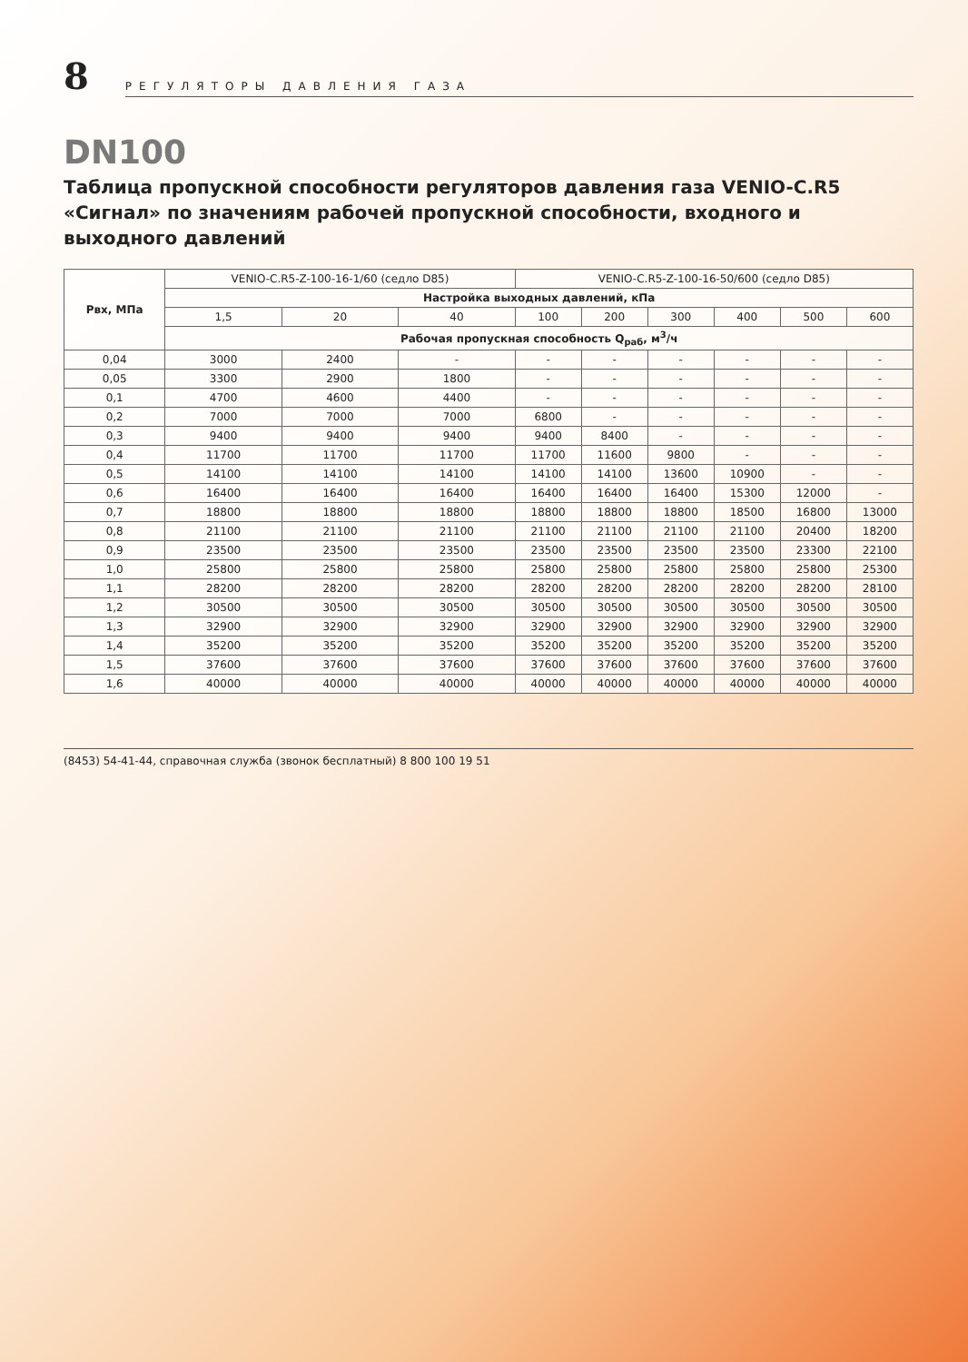8
РЕГУЛЯТОРЫ ДАВЛЕНИЯ ГАЗА
DN100
Таблица пропускной способности регуляторов давления газа VENIO-C.R5 «Сигнал» по значениям рабочей пропускной способности, входного и выходного давлений
| Рвх, МПа | VENIO-C.R5-Z-100-16-1/60 (седло D85) | | | VENIO-C.R5-Z-100-16-50/600 (седло D85) | | | | | |
| --- | --- | --- | --- | --- | --- | --- | --- | --- | --- |
| | Настройка выходных давлений, кПа | | | | | | | | |
| | 1,5 | 20 | 40 | 100 | 200 | 300 | 400 | 500 | 600 |
| | Рабочая пропускная способность Q<sub>раб</sub>, м<sup>3</sup>/ч | | | | | | | | |
| 0,04 | 3000 | 2400 | - | - | - | - | - | - | - |
| 0,05 | 3300 | 2900 | 1800 | - | - | - | - | - | - |
| 0,1 | 4700 | 4600 | 4400 | - | - | - | - | - | - |
| 0,2 | 7000 | 7000 | 7000 | 6800 | - | - | - | - | - |
| 0,3 | 9400 | 9400 | 9400 | 9400 | 8400 | - | - | - | - |
| 0,4 | 11700 | 11700 | 11700 | 11700 | 11600 | 9800 | - | - | - |
| 0,5 | 14100 | 14100 | 14100 | 14100 | 14100 | 13600 | 10900 | - | - |
| 0,6 | 16400 | 16400 | 16400 | 16400 | 16400 | 16400 | 15300 | 12000 | - |
| 0,7 | 18800 | 18800 | 18800 | 18800 | 18800 | 18800 | 18500 | 16800 | 13000 |
| 0,8 | 21100 | 21100 | 21100 | 21100 | 21100 | 21100 | 21100 | 20400 | 18200 |
| 0,9 | 23500 | 23500 | 23500 | 23500 | 23500 | 23500 | 23500 | 23300 | 22100 |
| 1,0 | 25800 | 25800 | 25800 | 25800 | 25800 | 25800 | 25800 | 25800 | 25300 |
| 1,1 | 28200 | 28200 | 28200 | 28200 | 28200 | 28200 | 28200 | 28200 | 28100 |
| 1,2 | 30500 | 30500 | 30500 | 30500 | 30500 | 30500 | 30500 | 30500 | 30500 |
| 1,3 | 32900 | 32900 | 32900 | 32900 | 32900 | 32900 | 32900 | 32900 | 32900 |
| 1,4 | 35200 | 35200 | 35200 | 35200 | 35200 | 35200 | 35200 | 35200 | 35200 |
| 1,5 | 37600 | 37600 | 37600 | 37600 | 37600 | 37600 | 37600 | 37600 | 37600 |
| 1,6 | 40000 | 40000 | 40000 | 40000 | 40000 | 40000 | 40000 | 40000 | 40000 |
(8453) 54-41-44, справочная служба (звонок бесплатный) 8 800 100 19 51